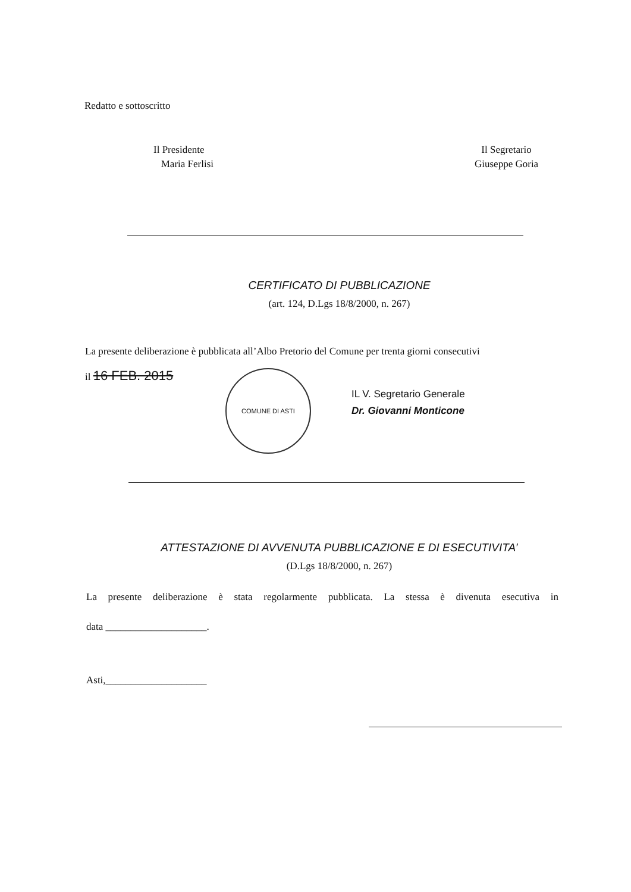Redatto e sottoscritto
Il Presidente
Maria Ferlisi
Il Segretario
Giuseppe Goria
CERTIFICATO DI PUBBLICAZIONE
(art. 124, D.Lgs 18/8/2000, n. 267)
La presente deliberazione è pubblicata all’Albo Pretorio del Comune per trenta giorni consecutivi
il 16 FEB. 2015
COMUNE DI ASTI
IL V. Segretario Generale
Dr. Giovanni Monticone
ATTESTAZIONE DI AVVENUTA PUBBLICAZIONE E DI ESECUTIVITA’
(D.Lgs 18/8/2000, n. 267)
La presente deliberazione è stata regolarmente pubblicata. La stessa è divenuta esecutiva in
data ____________________.
Asti,____________________